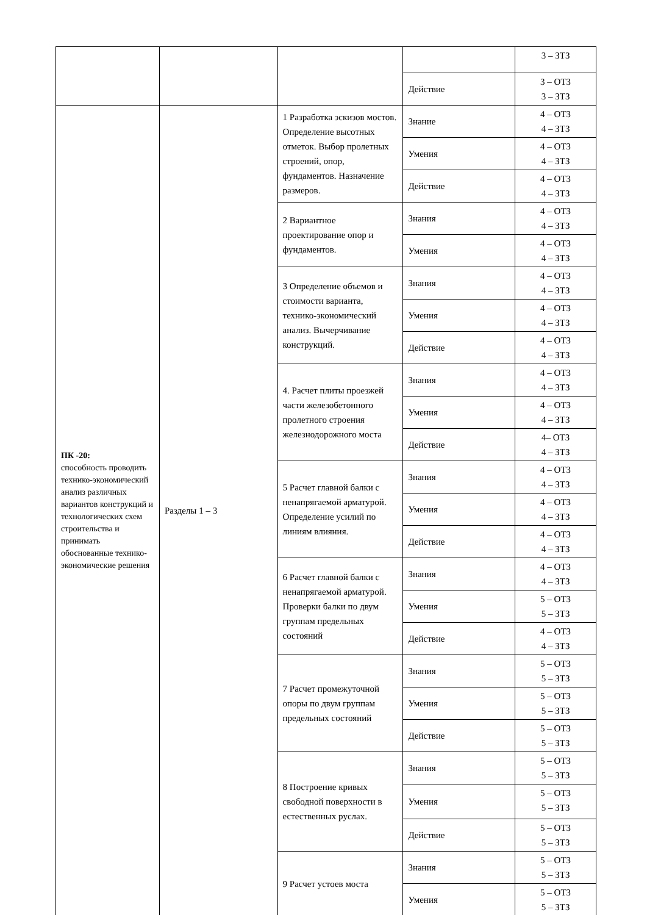| | | | | 3 – ЗТЗ |
| | | | Действие | 3 – ОТЗ 3 – ЗТЗ |
| ПК -20: способность проводить технико-экономический анализ различных вариантов конструкций и технологических схем строительства и принимать обоснованные технико-экономические решения | Разделы 1 – 3 | 1 Разработка эскизов мостов. Определение высотных отметок. Выбор пролетных строений, опор, фундаментов. Назначение размеров. | Знание | 4 – ОТЗ 4 – ЗТЗ |
| | | | Умения | 4 – ОТЗ 4 – ЗТЗ |
| | | | Действие | 4 – ОТЗ 4 – ЗТЗ |
| | | 2 Вариантное проектирование опор и фундаментов. | Знания | 4 – ОТЗ 4 – ЗТЗ |
| | | | Умения | 4 – ОТЗ 4 – ЗТЗ |
| | | 3 Определение объемов и стоимости варианта, технико-экономический анализ. Вычерчивание конструкций. | Знания | 4 – ОТЗ 4 – ЗТЗ |
| | | | Умения | 4 – ОТЗ 4 – ЗТЗ |
| | | | Действие | 4 – ОТЗ 4 – ЗТЗ |
| | | 4. Расчет плиты проезжей части железобетонного пролетного строения железнодорожного моста | Знания | 4 – ОТЗ 4 – ЗТЗ |
| | | | Умения | 4 – ОТЗ 4 – ЗТЗ |
| | | | Действие | 4– ОТЗ 4 – ЗТЗ |
| | | 5 Расчет главной балки с ненапрягаемой арматурой. Определение усилий по линиям влияния. | Знания | 4 – ОТЗ 4 – ЗТЗ |
| | | | Умения | 4 – ОТЗ 4 – ЗТЗ |
| | | | Действие | 4 – ОТЗ 4 – ЗТЗ |
| | | 6 Расчет главной балки с ненапрягаемой арматурой. Проверки балки по двум группам предельных состояний | Знания | 4 – ОТЗ 4 – ЗТЗ |
| | | | Умения | 5 – ОТЗ 5 – ЗТЗ |
| | | | Действие | 4 – ОТЗ 4 – ЗТЗ |
| | | 7 Расчет промежуточной опоры по двум группам предельных состояний | Знания | 5 – ОТЗ 5 – ЗТЗ |
| | | | Умения | 5 – ОТЗ 5 – ЗТЗ |
| | | | Действие | 5 – ОТЗ 5 – ЗТЗ |
| | | 8 Построение кривых свободной поверхности в естественных руслах. | Знания | 5 – ОТЗ 5 – ЗТЗ |
| | | | Умения | 5 – ОТЗ 5 – ЗТЗ |
| | | | Действие | 5 – ОТЗ 5 – ЗТЗ |
| | | 9 Расчет устоев моста | Знания | 5 – ОТЗ 5 – ЗТЗ |
| | | | Умения | 5 – ОТЗ 5 – ЗТЗ |